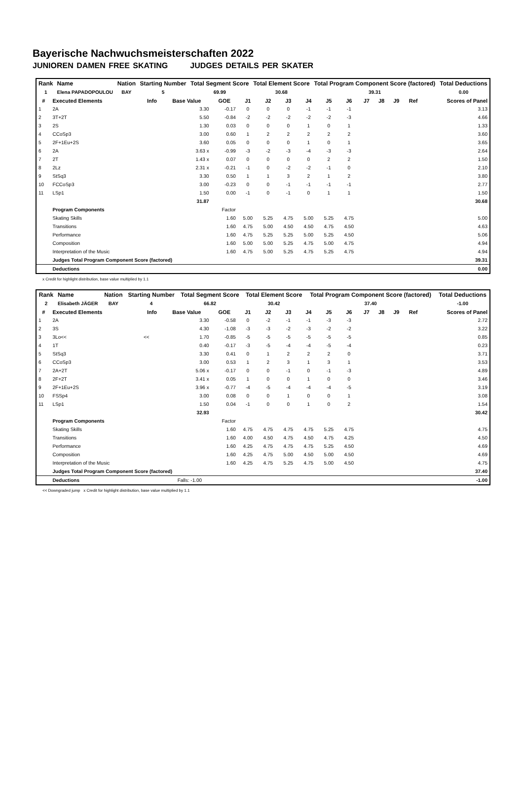Bayerische Nachwuchsmeisterschaften 2022
JUNIOREN DAMEN FREE SKATING JUDGES DETAILS PER SKATER
| Rank | Name | Nation | Starting Number | Total Segment Score | Total Element Score | Total Program Component Score (factored) | Total Deductions |
| 1 | Elena PAPADOPOULOU | BAY | 5 | 69.99 | 30.68 | 39.31 | 0.00 |
| # | Executed Elements | Info | Base Value | GOE | J1 | J2 | J3 | J4 | J5 | J6 | J7 | J8 | J9 | Ref | Scores of Panel |
| --- | --- | --- | --- | --- | --- | --- | --- | --- | --- | --- | --- | --- | --- | --- | --- |
| 1 | 2A | | 3.30 | -0.17 | 0 | 0 | 0 | -1 | -1 | -1 | | | | | 3.13 |
| 2 | 3T+2T | | 5.50 | -0.84 | -2 | -2 | -2 | -2 | -2 | -3 | | | | | 4.66 |
| 3 | 2S | | 1.30 | 0.03 | 0 | 0 | 0 | 1 | 0 | 1 | | | | | 1.33 |
| 4 | CCoSp3 | | 3.00 | 0.60 | 1 | 2 | 2 | 2 | 2 | 2 | | | | | 3.60 |
| 5 | 2F+1Eu+2S | | 3.60 | 0.05 | 0 | 0 | 0 | 1 | 0 | 1 | | | | | 3.65 |
| 6 | 2A | | 3.63 x | -0.99 | -3 | -2 | -3 | -4 | -3 | -3 | | | | | 2.64 |
| 7 | 2T | | 1.43 x | 0.07 | 0 | 0 | 0 | 0 | 2 | 2 | | | | | 1.50 |
| 8 | 2Lz | | 2.31 x | -0.21 | -1 | 0 | -2 | -2 | -1 | 0 | | | | | 2.10 |
| 9 | StSq3 | | 3.30 | 0.50 | 1 | 1 | 3 | 2 | 1 | 2 | | | | | 3.80 |
| 10 | FCCoSp3 | | 3.00 | -0.23 | 0 | 0 | -1 | -1 | -1 | -1 | | | | | 2.77 |
| 11 | LSp1 | | 1.50 | 0.00 | -1 | 0 | -1 | 0 | 1 | 1 | | | | | 1.50 |
| | | | 31.87 | | | | | | | | | | | | 30.68 |
| | Program Components | | | Factor | | | | | | | | | | | |
| | Skating Skills | | | 1.60 | 5.00 | 5.25 | 4.75 | 5.00 | 5.25 | 4.75 | | | | | 5.00 |
| | Transitions | | | 1.60 | 4.75 | 5.00 | 4.50 | 4.50 | 4.75 | 4.50 | | | | | 4.63 |
| | Performance | | | 1.60 | 4.75 | 5.25 | 5.25 | 5.00 | 5.25 | 4.50 | | | | | 5.06 |
| | Composition | | | 1.60 | 5.00 | 5.00 | 5.25 | 4.75 | 5.00 | 4.75 | | | | | 4.94 |
| | Interpretation of the Music | | | 1.60 | 4.75 | 5.00 | 5.25 | 4.75 | 5.25 | 4.75 | | | | | 4.94 |
| | Judges Total Program Component Score (factored) | | | | | | | | | | | | | | 39.31 |
| | Deductions | | | | | | | | | | | | | | 0.00 |
x Credit for highlight distribution, base value multiplied by 1.1
| Rank | Name | Nation | Starting Number | Total Segment Score | Total Element Score | Total Program Component Score (factored) | Total Deductions |
| 2 | Elisabeth JÄGER | BAY | 4 | 66.82 | 30.42 | 37.40 | -1.00 |
| # | Executed Elements | Info | Base Value | GOE | J1 | J2 | J3 | J4 | J5 | J6 | J7 | J8 | J9 | Ref | Scores of Panel |
| --- | --- | --- | --- | --- | --- | --- | --- | --- | --- | --- | --- | --- | --- | --- | --- |
| 1 | 2A | | 3.30 | -0.58 | 0 | -2 | -1 | -1 | -3 | -3 | | | | | 2.72 |
| 2 | 3S | | 4.30 | -1.08 | -3 | -3 | -2 | -3 | -2 | -2 | | | | | 3.22 |
| 3 | 3Lo<< | << | 1.70 | -0.85 | -5 | -5 | -5 | -5 | -5 | -5 | | | | | 0.85 |
| 4 | 1T | | 0.40 | -0.17 | -3 | -5 | -4 | -4 | -5 | -4 | | | | | 0.23 |
| 5 | StSq3 | | 3.30 | 0.41 | 0 | 1 | 2 | 2 | 2 | 0 | | | | | 3.71 |
| 6 | CCoSp3 | | 3.00 | 0.53 | 1 | 2 | 3 | 1 | 3 | 1 | | | | | 3.53 |
| 7 | 2A+2T | | 5.06 x | -0.17 | 0 | 0 | -1 | 0 | -1 | -3 | | | | | 4.89 |
| 8 | 2F+2T | | 3.41 x | 0.05 | 1 | 0 | 0 | 1 | 0 | 0 | | | | | 3.46 |
| 9 | 2F+1Eu+2S | | 3.96 x | -0.77 | -4 | -5 | -4 | -4 | -4 | -5 | | | | | 3.19 |
| 10 | FSSp4 | | 3.00 | 0.08 | 0 | 0 | 1 | 0 | 0 | 1 | | | | | 3.08 |
| 11 | LSp1 | | 1.50 | 0.04 | -1 | 0 | 0 | 1 | 0 | 2 | | | | | 1.54 |
| | | | 32.93 | | | | | | | | | | | | 30.42 |
| | Program Components | | | Factor | | | | | | | | | | | |
| | Skating Skills | | | 1.60 | 4.75 | 4.75 | 4.75 | 4.75 | 5.25 | 4.75 | | | | | 4.75 |
| | Transitions | | | 1.60 | 4.00 | 4.50 | 4.75 | 4.50 | 4.75 | 4.25 | | | | | 4.50 |
| | Performance | | | 1.60 | 4.25 | 4.75 | 4.75 | 4.75 | 5.25 | 4.50 | | | | | 4.69 |
| | Composition | | | 1.60 | 4.25 | 4.75 | 5.00 | 4.50 | 5.00 | 4.50 | | | | | 4.69 |
| | Interpretation of the Music | | | 1.60 | 4.25 | 4.75 | 5.25 | 4.75 | 5.00 | 4.50 | | | | | 4.75 |
| | Judges Total Program Component Score (factored) | | | | | | | | | | | | | | 37.40 |
| | Deductions | Falls: -1.00 | | | | | | | | | | | | | -1.00 |
<< Downgraded jump x Credit for highlight distribution, base value multiplied by 1.1